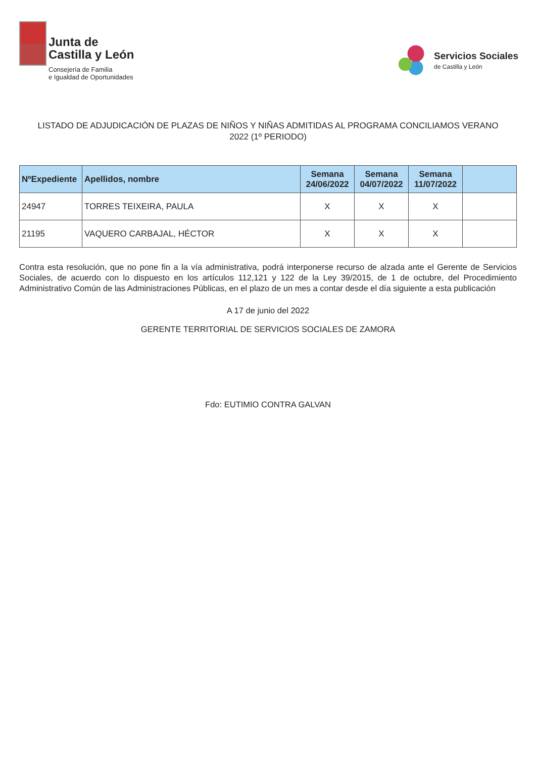Junta de
Castilla y León
Consejería de Familia
e Igualdad de Oportunidades
Servicios Sociales
de Castilla y León
LISTADO DE ADJUDICACIÓN DE PLAZAS DE NIÑOS Y NIÑAS ADMITIDAS AL PROGRAMA CONCILIAMOS VERANO 2022 (1º PERIODO)
| NºExpediente | Apellidos, nombre | Semana 24/06/2022 | Semana 04/07/2022 | Semana 11/07/2022 | |
| --- | --- | --- | --- | --- | --- |
| 24947 | TORRES TEIXEIRA, PAULA | X | X | X | |
| 21195 | VAQUERO CARBAJAL, HÉCTOR | X | X | X | |
Contra esta resolución, que no pone fin a la vía administrativa, podrá interponerse recurso de alzada ante el Gerente de Servicios Sociales, de acuerdo con lo dispuesto en los artículos 112,121 y 122 de la Ley 39/2015, de 1 de octubre, del Procedimiento Administrativo Común de las Administraciones Públicas, en el plazo de un mes a contar desde el día siguiente a esta publicación
A 17 de junio del 2022
GERENTE TERRITORIAL DE SERVICIOS SOCIALES DE ZAMORA
Fdo: EUTIMIO CONTRA GALVAN